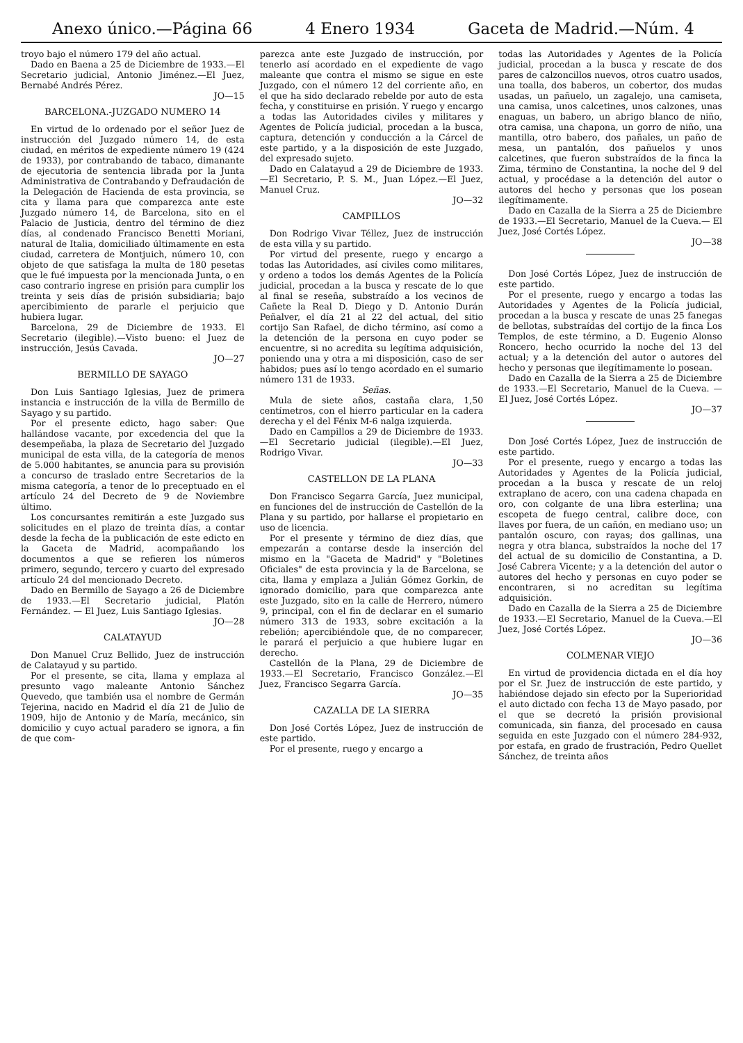Anexo único.—Página 66 4 Enero 1934 Gaceta de Madrid.—Núm. 4
troyo bajo el número 179 del año actual.
Dado en Baena a 25 de Diciembre de 1933.—El Secretario judicial, Antonio Jiménez.—El Juez, Bernabé Andrés Pérez.
JO—15
BARCELONA.-JUZGADO NUMERO 14
En virtud de lo ordenado por el señor Juez de instrucción del Juzgado número 14, de esta ciudad, en méritos de expediente número 19 (424 de 1933), por contrabando de tabaco, dimanante de ejecutoria de sentencia librada por la Junta Administrativa de Contrabando y Defraudación de la Delegación de Hacienda de esta provincia, se cita y llama para que comparezca ante este Juzgado número 14, de Barcelona, sito en el Palacio de Justicia, dentro del término de diez días, al condenado Francisco Benetti Moriani, natural de Italia, domiciliado últimamente en esta ciudad, carretera de Montjuich, número 10, con objeto de que satisfaga la multa de 180 pesetas que le fué impuesta por la mencionada Junta, o en caso contrario ingrese en prisión para cumplir los treinta y seis días de prisión subsidiaria; bajo apercibimiento de pararle el perjuicio que hubiera lugar.
Barcelona, 29 de Diciembre de 1933. El Secretario (ilegible).—Visto bueno: el Juez de instrucción, Jesús Cavada.
JO—27
BERMILLO DE SAYAGO
Don Luis Santiago Iglesias, Juez de primera instancia e instrucción de la villa de Bermillo de Sayago y su partido.
Por el presente edicto, hago saber: Que hallándose vacante, por excedencia del que la desempeñaba, la plaza de Secretario del Juzgado municipal de esta villa, de la categoría de menos de 5.000 habitantes, se anuncia para su provisión a concurso de traslado entre Secretarios de la misma categoría, a tenor de lo preceptuado en el artículo 24 del Decreto de 9 de Noviembre último.
Los concursantes remitirán a este Juzgado sus solicitudes en el plazo de treinta días, a contar desde la fecha de la publicación de este edicto en la Gaceta de Madrid, acompañando los documentos a que se refieren los números primero, segundo, tercero y cuarto del expresado artículo 24 del mencionado Decreto.
Dado en Bermillo de Sayago a 26 de Diciembre de 1933.—El Secretario judicial, Platón Fernández. — El Juez, Luis Santiago Iglesias.
JO—28
CALATAYUD
Don Manuel Cruz Bellido, Juez de instrucción de Calatayud y su partido.
Por el presente, se cita, llama y emplaza al presunto vago maleante Antonio Sánchez Quevedo, que también usa el nombre de Germán Tejerina, nacido en Madrid el día 21 de Julio de 1909, hijo de Antonio y de María, mecánico, sin domicilio y cuyo actual paradero se ignora, a fin de que com-
parezca ante este Juzgado de instrucción, por tenerlo así acordado en el expediente de vago maleante que contra el mismo se sigue en este Juzgado, con el número 12 del corriente año, en el que ha sido declarado rebelde por auto de esta fecha, y constituirse en prisión. Y ruego y encargo a todas las Autoridades civiles y militares y Agentes de Policía judicial, procedan a la busca, captura, detención y conducción a la Cárcel de este partido, y a la disposición de este Juzgado, del expresado sujeto.
Dado en Calatayud a 29 de Diciembre de 1933.—El Secretario, P. S. M., Juan López.—El Juez, Manuel Cruz.
JO—32
CAMPILLOS
Don Rodrigo Vivar Téllez, Juez de instrucción de esta villa y su partido.
Por virtud del presente, ruego y encargo a todas las Autoridades, así civiles como militares, y ordeno a todos los demás Agentes de la Policía judicial, procedan a la busca y rescate de lo que al final se reseña, substraído a los vecinos de Cañete la Real D. Diego y D. Antonio Durán Peñalver, el día 21 al 22 del actual, del sitio cortijo San Rafael, de dicho término, así como a la detención de la persona en cuyo poder se encuentre, si no acredita su legítima adquisición, poniendo una y otra a mi disposición, caso de ser habidos; pues así lo tengo acordado en el sumario número 131 de 1933.
Señas.
Mula de siete años, castaña clara, 1,50 centímetros, con el hierro particular en la cadera derecha y el del Fénix M-6 nalga izquierda.
Dado en Campillos a 29 de Diciembre de 1933.—El Secretario judicial (ilegible).—El Juez, Rodrigo Vivar.
JO—33
CASTELLON DE LA PLANA
Don Francisco Segarra García, Juez municipal, en funciones del de instrucción de Castellón de la Plana y su partido, por hallarse el propietario en uso de licencia.
Por el presente y término de diez días, que empezarán a contarse desde la inserción del mismo en la "Gaceta de Madrid" y "Boletines Oficiales" de esta provincia y la de Barcelona, se cita, llama y emplaza a Julián Gómez Gorkin, de ignorado domicilio, para que comparezca ante este Juzgado, sito en la calle de Herrero, número 9, principal, con el fin de declarar en el sumario número 313 de 1933, sobre excitación a la rebelión; apercibiéndole que, de no comparecer, le parará el perjuicio a que hubiere lugar en derecho.
Castellón de la Plana, 29 de Diciembre de 1933.—El Secretario, Francisco González.—El Juez, Francisco Segarra García.
JO—35
CAZALLA DE LA SIERRA
Don José Cortés López, Juez de instrucción de este partido.
Por el presente, ruego y encargo a
todas las Autoridades y Agentes de la Policía judicial, procedan a la busca y rescate de dos pares de calzoncillos nuevos, otros cuatro usados, una toalla, dos baberos, un cobertor, dos mudas usadas, un pañuelo, un zagalejo, una camiseta, una camisa, unos calcetines, unos calzones, unas enaguas, un babero, un abrigo blanco de niño, otra camisa, una chapona, un gorro de niño, una mantilla, otro babero, dos pañales, un paño de mesa, un pantalón, dos pañuelos y unos calcetines, que fueron substraídos de la finca la Zima, término de Constantina, la noche del 9 del actual, y procédase a la detención del autor o autores del hecho y personas que los posean ilegítimamente.
Dado en Cazalla de la Sierra a 25 de Diciembre de 1933.—El Secretario, Manuel de la Cueva.— El Juez, José Cortés López.
JO—38
Don José Cortés López, Juez de instrucción de este partido.
Por el presente, ruego y encargo a todas las Autoridades y Agentes de la Policía judicial, procedan a la busca y rescate de unas 25 fanegas de bellotas, substraídas del cortijo de la finca Los Templos, de este término, a D. Eugenio Alonso Roncero, hecho ocurrido la noche del 13 del actual; y a la detención del autor o autores del hecho y personas que ilegítimamente lo posean.
Dado en Cazalla de la Sierra a 25 de Diciembre de 1933.—El Secretario, Manuel de la Cueva. — El Juez, José Cortés López.
JO—37
Don José Cortés López, Juez de instrucción de este partido.
Por el presente, ruego y encargo a todas las Autoridades y Agentes de la Policía judicial, procedan a la busca y rescate de un reloj extraplano de acero, con una cadena chapada en oro, con colgante de una libra esterlina; una escopeta de fuego central, calibre doce, con llaves por fuera, de un cañón, en mediano uso; un pantalón oscuro, con rayas; dos gallinas, una negra y otra blanca, substraídos la noche del 17 del actual de su domicilio de Constantina, a D. José Cabrera Vicente; y a la detención del autor o autores del hecho y personas en cuyo poder se encontraren, si no acreditan su legítima adquisición.
Dado en Cazalla de la Sierra a 25 de Diciembre de 1933.—El Secretario, Manuel de la Cueva.—El Juez, José Cortés López.
JO—36
COLMENAR VIEJO
En virtud de providencia dictada en el día hoy por el Sr. Juez de instrucción de este partido, y habiéndose dejado sin efecto por la Superioridad el auto dictado con fecha 13 de Mayo pasado, por el que se decretó la prisión provisional comunicada, sin fianza, del procesado en causa seguida en este Juzgado con el número 284-932, por estafa, en grado de frustración, Pedro Quellet Sánchez, de treinta años